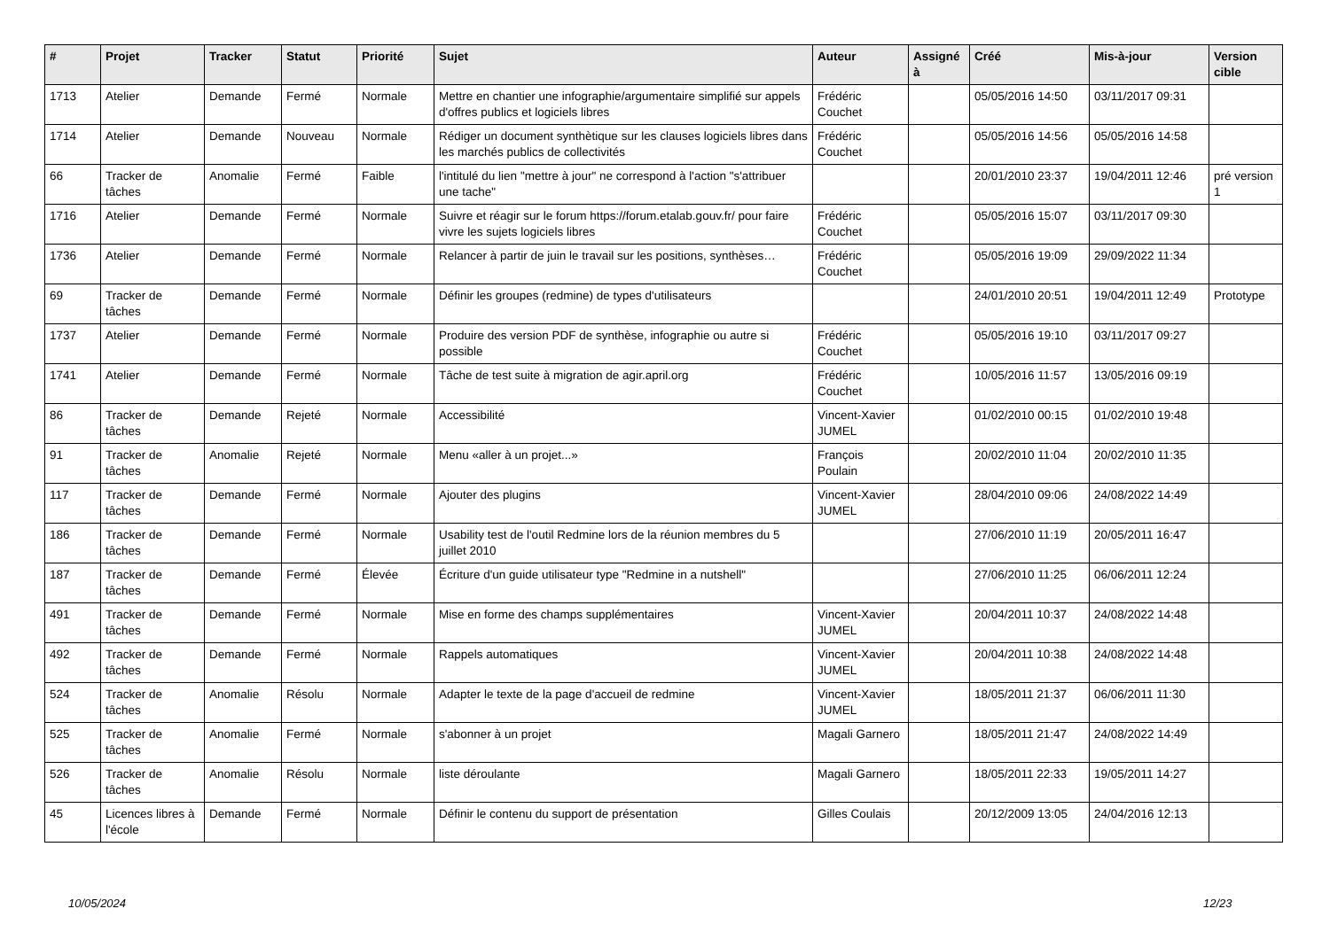| # | Projet | Tracker | Statut | Priorité | Sujet | Auteur | Assigné à | Créé | Mis-à-jour | Version cible |
| --- | --- | --- | --- | --- | --- | --- | --- | --- | --- | --- |
| 1713 | Atelier | Demande | Fermé | Normale | Mettre en chantier une infographie/argumentaire simplifié sur appels d'offres publics et logiciels libres | Frédéric Couchet | | 05/05/2016 14:50 | 03/11/2017 09:31 | |
| 1714 | Atelier | Demande | Nouveau | Normale | Rédiger un document synthètique sur les clauses logiciels libres dans les marchés publics de collectivités | Frédéric Couchet | | 05/05/2016 14:56 | 05/05/2016 14:58 | |
| 66 | Tracker de tâches | Anomalie | Fermé | Faible | l'intitulé du lien "mettre à jour" ne correspond à l'action "s'attribuer une tache" | | | 20/01/2010 23:37 | 19/04/2011 12:46 | pré version 1 |
| 1716 | Atelier | Demande | Fermé | Normale | Suivre et réagir sur le forum https://forum.etalab.gouv.fr/ pour faire vivre les sujets logiciels libres | Frédéric Couchet | | 05/05/2016 15:07 | 03/11/2017 09:30 | |
| 1736 | Atelier | Demande | Fermé | Normale | Relancer à partir de juin le travail sur les positions, synthèses… | Frédéric Couchet | | 05/05/2016 19:09 | 29/09/2022 11:34 | |
| 69 | Tracker de tâches | Demande | Fermé | Normale | Définir les groupes (redmine) de types d'utilisateurs | | | 24/01/2010 20:51 | 19/04/2011 12:49 | Prototype |
| 1737 | Atelier | Demande | Fermé | Normale | Produire des version PDF de synthèse, infographie ou autre si possible | Frédéric Couchet | | 05/05/2016 19:10 | 03/11/2017 09:27 | |
| 1741 | Atelier | Demande | Fermé | Normale | Tâche de test suite à migration de agir.april.org | Frédéric Couchet | | 10/05/2016 11:57 | 13/05/2016 09:19 | |
| 86 | Tracker de tâches | Demande | Rejeté | Normale | Accessibilité | Vincent-Xavier JUMEL | | 01/02/2010 00:15 | 01/02/2010 19:48 | |
| 91 | Tracker de tâches | Anomalie | Rejeté | Normale | Menu «aller à un projet...» | François Poulain | | 20/02/2010 11:04 | 20/02/2010 11:35 | |
| 117 | Tracker de tâches | Demande | Fermé | Normale | Ajouter des plugins | Vincent-Xavier JUMEL | | 28/04/2010 09:06 | 24/08/2022 14:49 | |
| 186 | Tracker de tâches | Demande | Fermé | Normale | Usability test de l'outil Redmine lors de la réunion membres du 5 juillet 2010 | | | 27/06/2010 11:19 | 20/05/2011 16:47 | |
| 187 | Tracker de tâches | Demande | Fermé | Élevée | Écriture d'un guide utilisateur type "Redmine in a nutshell" | | | 27/06/2010 11:25 | 06/06/2011 12:24 | |
| 491 | Tracker de tâches | Demande | Fermé | Normale | Mise en forme des champs supplémentaires | Vincent-Xavier JUMEL | | 20/04/2011 10:37 | 24/08/2022 14:48 | |
| 492 | Tracker de tâches | Demande | Fermé | Normale | Rappels automatiques | Vincent-Xavier JUMEL | | 20/04/2011 10:38 | 24/08/2022 14:48 | |
| 524 | Tracker de tâches | Anomalie | Résolu | Normale | Adapter le texte de la page d'accueil de redmine | Vincent-Xavier JUMEL | | 18/05/2011 21:37 | 06/06/2011 11:30 | |
| 525 | Tracker de tâches | Anomalie | Fermé | Normale | s'abonner à un projet | Magali Garnero | | 18/05/2011 21:47 | 24/08/2022 14:49 | |
| 526 | Tracker de tâches | Anomalie | Résolu | Normale | liste déroulante | Magali Garnero | | 18/05/2011 22:33 | 19/05/2011 14:27 | |
| 45 | Licences libres à l'école | Demande | Fermé | Normale | Définir le contenu du support de présentation | Gilles Coulais | | 20/12/2009 13:05 | 24/04/2016 12:13 | |
10/05/2024 12/23